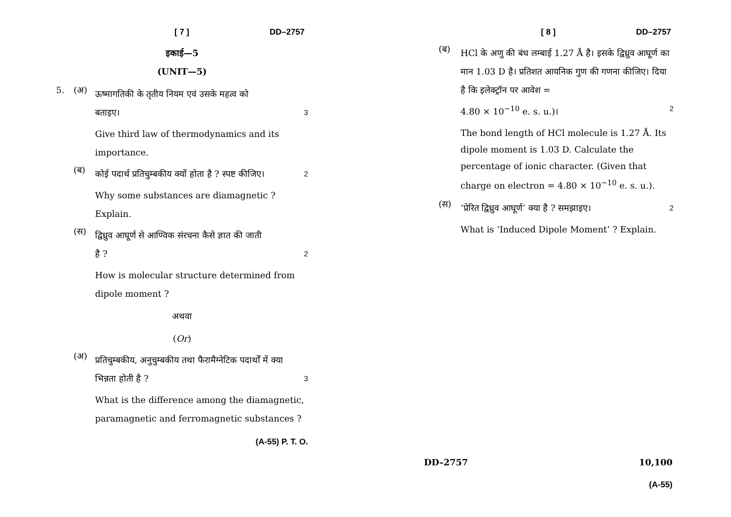[ 7 ] DD–2757
इकाई—5
(UNIT—5)
5. (अ)
ऊष्मागतिकी के तृतीय नियम एवं उसके महत्व को
बताइए। 3
Give third law of thermodynamics and its importance.
(ब)
कोई पदार्थ प्रतिचुम्बकीय क्यों होता है ? स्पष्ट कीजिए। 2
Why some substances are diamagnetic ? Explain.
(स)
द्विध्रुव आघूर्ण से आण्विक संरचना कैसे ज्ञात की जाती
है ? 2
How is molecular structure determined from dipole moment ?
अथवा
(Or)
(अ)
प्रतिचुम्बकीय, अनुचुम्बकीय तथा फैरामैग्नेटिक पदार्थों में क्या
भिन्नता होती है ? 3
What is the difference among the diamagnetic, paramagnetic and ferromagnetic substances ?
(A-55) P. T. O.
[ 8 ] DD–2757
(ब)
HCl के अणु की बंध लम्बाई 1.27 Å है। इसके द्विध्रुव आघूर्ण का मान 1.03 D है। प्रतिशत आयनिक गुण की गणना कीजिए। दिया है कि इलेक्ट्रॉन पर आवेश =
4.80 × 10<sup>−10</sup> e. s. u.)। 2
The bond length of HCl molecule is 1.27 Å. Its dipole moment is 1.03 D. Calculate the percentage of ionic character. (Given that charge on electron = 4.80 × 10<sup>−10</sup> e. s. u.).
(स)
‘प्रेरित द्विध्रुव आघूर्ण’ क्या है ? समझाइए। 2
What is ‘Induced Dipole Moment’ ? Explain.
DD–2757 10,100
(A-55)